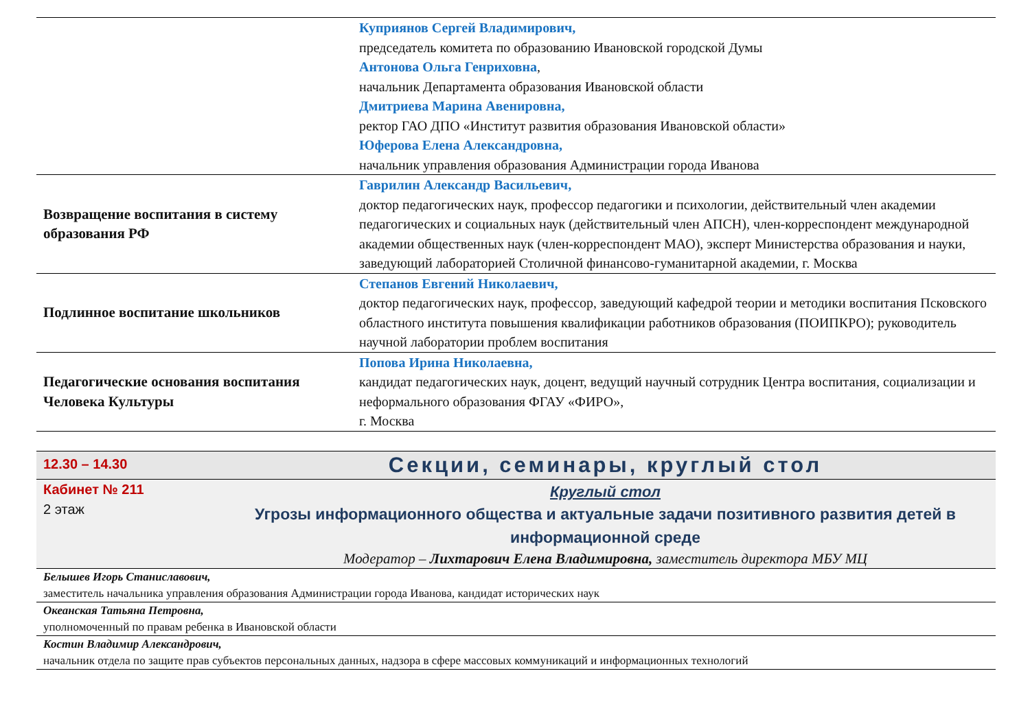| | Куприянов Сергей Владимирович, председатель комитета по образованию Ивановской городской Думы Антонова Ольга Генриховна , начальник Департамента образования Ивановской области Дмитриева Марина Авенировна, ректор ГАО ДПО «Институт развития образования Ивановской области» Юферова Елена Александровна, начальник управления образования Администрации города Иванова |
| Возвращение воспитания в систему образования РФ | Гаврилин Александр Васильевич, доктор педагогических наук, профессор педагогики и психологии, действительный член академии педагогических и социальных наук (действительный член АПСН), член-корреспондент международной академии общественных наук (член-корреспондент МАО), эксперт Министерства образования и науки, заведующий лабораторией Столичной финансово-гуманитарной академии, г. Москва |
| Подлинное воспитание школьников | Степанов Евгений Николаевич, доктор педагогических наук, профессор, заведующий кафедрой теории и методики воспитания Псковского областного института повышения квалификации работников образования (ПОИПКРО); руководитель научной лаборатории проблем воспитания |
| Педагогические основания воспитания Человека Культуры | Попова Ирина Николаевна, кандидат педагогических наук, доцент, ведущий научный сотрудник Центра воспитания, социализации и неформального образования ФГАУ «ФИРО», г. Москва |
| 12.30 – 14.30 | Секции, семинары, круглый стол |
| Кабинет № 211 2 этаж | Круглый стол Угрозы информационного общества и актуальные задачи позитивного развития детей в информационной среде Модератор – Лихтарович Елена Владимировна, заместитель директора МБУ МЦ |
| Белышев Игорь Станиславович, заместитель начальника управления образования Администрации города Иванова, кандидат исторических наук |
| Океанская Татьяна Петровна, уполномоченный по правам ребенка в Ивановской области |
| Костин Владимир Александрович, начальник отдела по защите прав субъектов персональных данных, надзора в сфере массовых коммуникаций и информационных технологий |